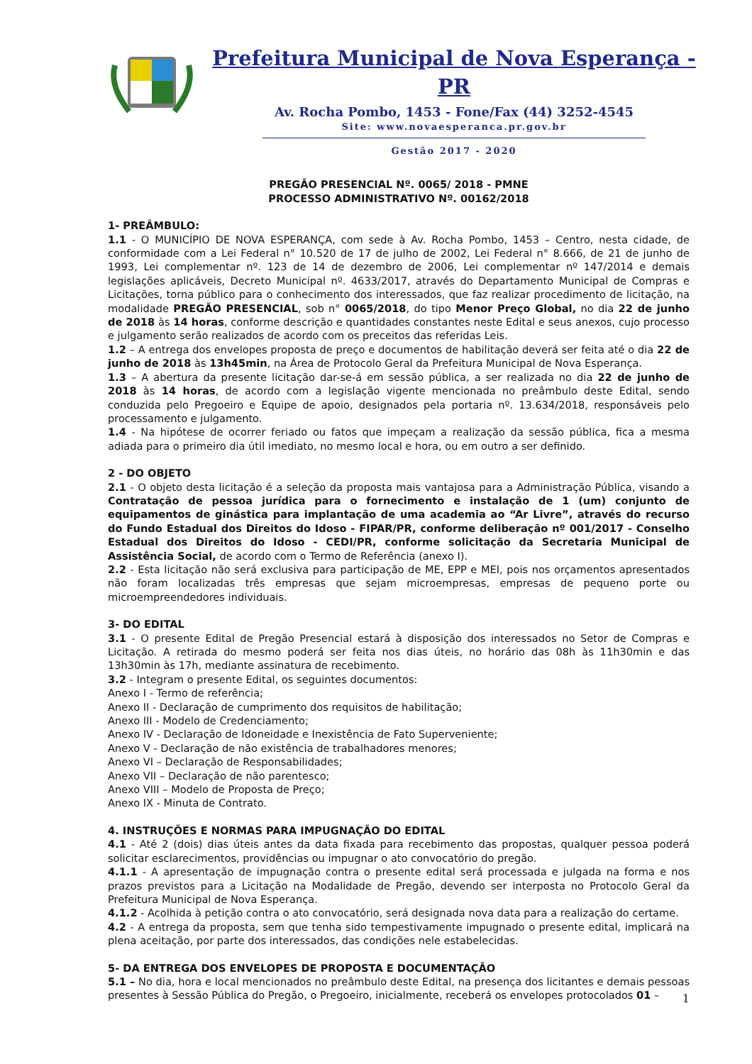Prefeitura Municipal de Nova Esperança - PR
Av. Rocha Pombo, 1453 - Fone/Fax (44) 3252-4545
Site: www.novaesperanca.pr.gov.br
Gestão 2017 - 2020
PREGÃO PRESENCIAL Nº. 0065/ 2018 - PMNE
PROCESSO ADMINISTRATIVO Nº. 00162/2018
1- PREÂMBULO:
1.1 - O MUNICÍPIO DE NOVA ESPERANÇA, com sede à Av. Rocha Pombo, 1453 – Centro, nesta cidade, de conformidade com a Lei Federal n° 10.520 de 17 de julho de 2002, Lei Federal n° 8.666, de 21 de junho de 1993, Lei complementar nº. 123 de 14 de dezembro de 2006, Lei complementar nº 147/2014 e demais legislações aplicáveis, Decreto Municipal nº. 4633/2017, através do Departamento Municipal de Compras e Licitações, torna público para o conhecimento dos interessados, que faz realizar procedimento de licitação, na modalidade PREGÃO PRESENCIAL, sob n° 0065/2018, do tipo Menor Preço Global, no dia 22 de junho de 2018 às 14 horas, conforme descrição e quantidades constantes neste Edital e seus anexos, cujo processo e julgamento serão realizados de acordo com os preceitos das referidas Leis.
1.2 – A entrega dos envelopes proposta de preço e documentos de habilitação deverá ser feita até o dia 22 de junho de 2018 às 13h45min, na Área de Protocolo Geral da Prefeitura Municipal de Nova Esperança.
1.3 – A abertura da presente licitação dar-se-á em sessão pública, a ser realizada no dia 22 de junho de 2018 às 14 horas, de acordo com a legislação vigente mencionada no preâmbulo deste Edital, sendo conduzida pelo Pregoeiro e Equipe de apoio, designados pela portaria nº. 13.634/2018, responsáveis pelo processamento e julgamento.
1.4 - Na hipótese de ocorrer feriado ou fatos que impeçam a realização da sessão pública, fica a mesma adiada para o primeiro dia útil imediato, no mesmo local e hora, ou em outro a ser definido.
2 - DO OBJETO
2.1 - O objeto desta licitação é a seleção da proposta mais vantajosa para a Administração Pública, visando a Contratação de pessoa jurídica para o fornecimento e instalação de 1 (um) conjunto de equipamentos de ginástica para implantação de uma academia ao “Ar Livre”, através do recurso do Fundo Estadual dos Direitos do Idoso - FIPAR/PR, conforme deliberação nº 001/2017 - Conselho Estadual dos Direitos do Idoso - CEDI/PR, conforme solicitação da Secretaria Municipal de Assistência Social, de acordo com o Termo de Referência (anexo I).
2.2 - Esta licitação não será exclusiva para participação de ME, EPP e MEI, pois nos orçamentos apresentados não foram localizadas três empresas que sejam microempresas, empresas de pequeno porte ou microempreendedores individuais.
3- DO EDITAL
3.1 - O presente Edital de Pregão Presencial estará à disposição dos interessados no Setor de Compras e Licitação. A retirada do mesmo poderá ser feita nos dias úteis, no horário das 08h às 11h30min e das 13h30min às 17h, mediante assinatura de recebimento.
3.2 - Integram o presente Edital, os seguintes documentos:
Anexo I - Termo de referência;
Anexo II - Declaração de cumprimento dos requisitos de habilitação;
Anexo III - Modelo de Credenciamento;
Anexo IV - Declaração de Idoneidade e Inexistência de Fato Superveniente;
Anexo V - Declaração de não existência de trabalhadores menores;
Anexo VI – Declaração de Responsabilidades;
Anexo VII – Declaração de não parentesco;
Anexo VIII – Modelo de Proposta de Preço;
Anexo IX - Minuta de Contrato.
4. INSTRUÇÕES E NORMAS PARA IMPUGNAÇÃO DO EDITAL
4.1 - Até 2 (dois) dias úteis antes da data fixada para recebimento das propostas, qualquer pessoa poderá solicitar esclarecimentos, providências ou impugnar o ato convocatório do pregão.
4.1.1 - A apresentação de impugnação contra o presente edital será processada e julgada na forma e nos prazos previstos para a Licitação na Modalidade de Pregão, devendo ser interposta no Protocolo Geral da Prefeitura Municipal de Nova Esperança.
4.1.2 - Acolhida à petição contra o ato convocatório, será designada nova data para a realização do certame.
4.2 - A entrega da proposta, sem que tenha sido tempestivamente impugnado o presente edital, implicará na plena aceitação, por parte dos interessados, das condições nele estabelecidas.
5- DA ENTREGA DOS ENVELOPES DE PROPOSTA E DOCUMENTAÇÃO
5.1 – No dia, hora e local mencionados no preâmbulo deste Edital, na presença dos licitantes e demais pessoas presentes à Sessão Pública do Pregão, o Pregoeiro, inicialmente, receberá os envelopes protocolados 01 –
1